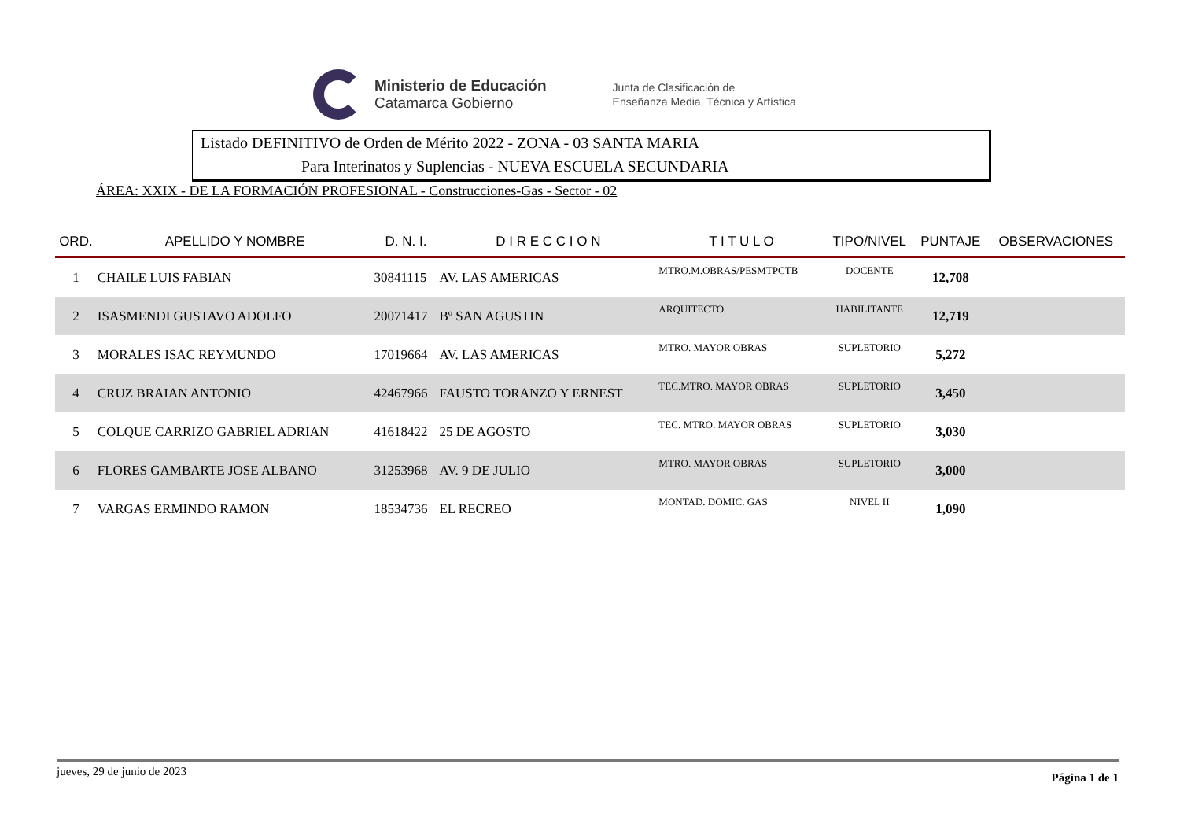Ministerio de Educación
Catamarca Gobierno
Junta de Clasificación de
Enseñanza Media, Técnica y Artística
Listado DEFINITIVO de Orden de Mérito 2022 - ZONA - 03 SANTA MARIA
Para Interinatos y Suplencias - NUEVA ESCUELA SECUNDARIA
ÁREA: XXIX - DE LA FORMACIÓN PROFESIONAL - Construcciones-Gas - Sector - 02
| ORD. | APELLIDO Y NOMBRE | D. N. I. | D I R E C C I O N | T I T U L O | TIPO/NIVEL | PUNTAJE | OBSERVACIONES |
| --- | --- | --- | --- | --- | --- | --- | --- |
| 1 | CHAILE LUIS FABIAN | 30841115 | AV. LAS AMERICAS | MTRO.M.OBRAS/PESMTPCTB | DOCENTE | 12,708 | |
| 2 | ISASMENDI GUSTAVO ADOLFO | 20071417 | Bº SAN AGUSTIN | ARQUITECTO | HABILITANTE | 12,719 | |
| 3 | MORALES ISAC REYMUNDO | 17019664 | AV. LAS AMERICAS | MTRO. MAYOR OBRAS | SUPLETORIO | 5,272 | |
| 4 | CRUZ BRAIAN ANTONIO | 42467966 | FAUSTO TORANZO Y ERNEST | TEC.MTRO. MAYOR OBRAS | SUPLETORIO | 3,450 | |
| 5 | COLQUE CARRIZO GABRIEL ADRIAN | 41618422 | 25 DE AGOSTO | TEC. MTRO. MAYOR OBRAS | SUPLETORIO | 3,030 | |
| 6 | FLORES GAMBARTE JOSE ALBANO | 31253968 | AV. 9 DE JULIO | MTRO. MAYOR OBRAS | SUPLETORIO | 3,000 | |
| 7 | VARGAS ERMINDO RAMON | 18534736 | EL RECREO | MONTAD. DOMIC. GAS | NIVEL II | 1,090 | |
jueves, 29 de junio de 2023 Página 1 de 1